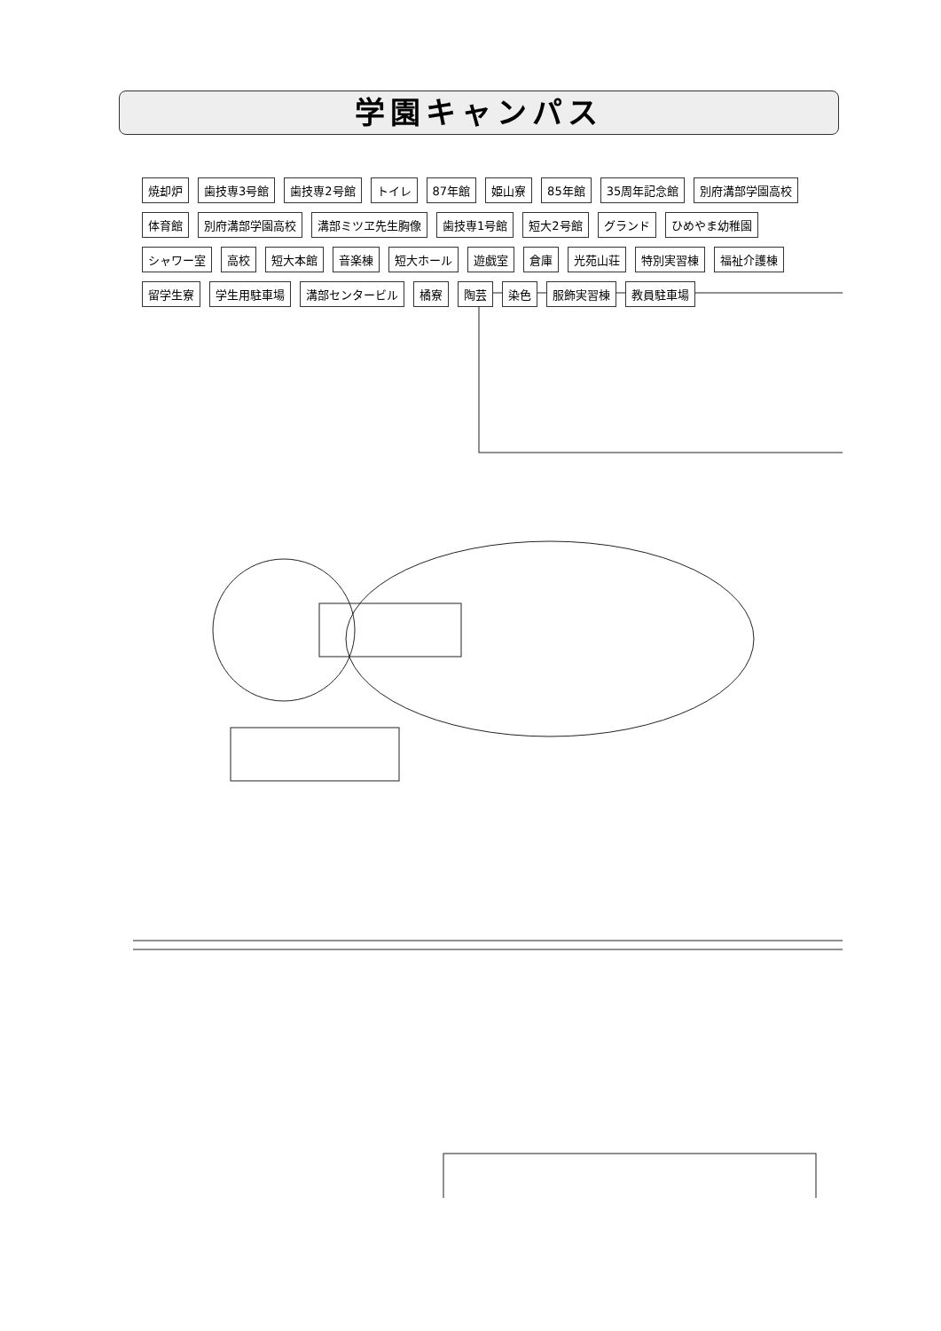学園キャンパス
焼却炉 歯技専3号館 歯技専2号館 トイレ 87年館 姫山寮 85年館 35周年記念館 別府溝部学園高校 体育館 別府溝部学園高校 溝部ミツヱ先生胸像 歯技専1号館 短大2号館 グランド ひめやま幼稚園 シャワー室 高校 短大本館 音楽棟 短大ホール 遊戯室 倉庫 光苑山荘 特別実習棟 福祉介護棟 留学生寮 学生用駐車場 溝部センタービル 橘寮 陶芸 染色 服飾実習棟 教員駐車場